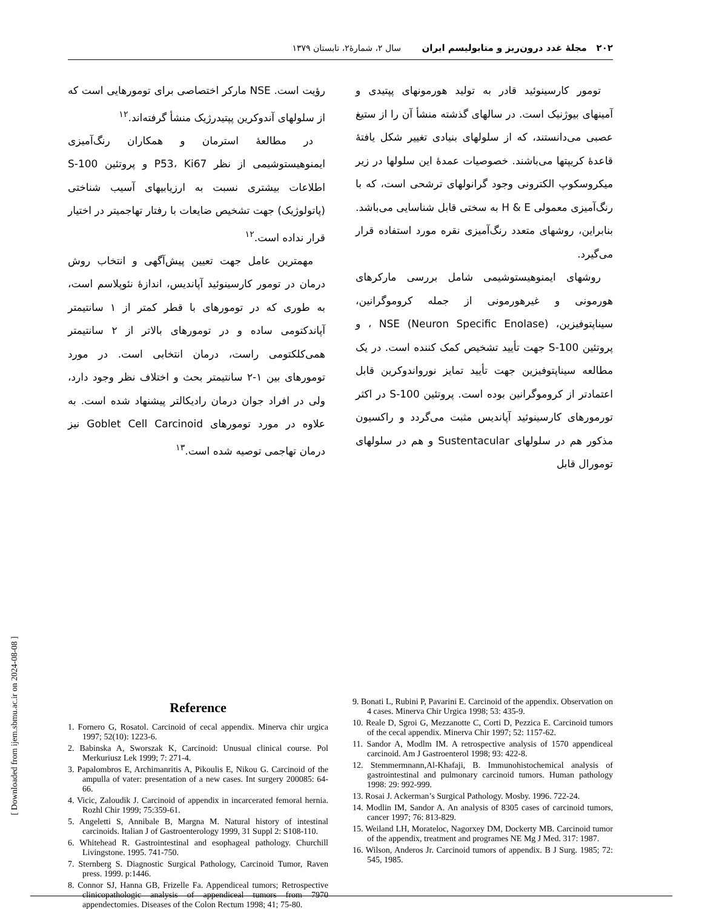۲۰۲ مجلهٔ غدد درون‌ریز و متابولیسم ایران سال ۲، شمارهٔ۲، تابستان ۱۳۷۹
تومور کارسینوئید قادر به تولید هورمونهای پپتیدی و آمینهای بیوژنیک است. در سالهای گذشته منشأ آن را از ستیغ عصبی می‌دانستند، که از سلولهای بنیادی تغییر شکل یافتهٔ قاعدهٔ کریپتها می‌باشند. خصوصیات عمدهٔ این سلولها در زیر میکروسکوپ الکترونی وجود گرانولهای ترشحی است، که با رنگ‌آمیزی معمولی H & E به سختی قابل شناسایی می‌باشد. بنابراین، روشهای متعدد رنگ‌آمیزی نقره مورد استفاده قرار می‌گیرد.
روشهای ایمنوهیستوشیمی شامل بررسی مارکرهای هورمونی و غیرهورمونی از جمله کروموگرانین، سیناپتوفیزین، NSE (Neuron Specific Enolase) ، و پروتئین S-100 جهت تأیید تشخیص کمک کننده است. در یک مطالعه سیناپتوفیزین جهت تأیید تمایز نورواندوکرین قابل اعتمادتر از کروموگرانین بوده است. پروتئین S-100 در اکثر تورمورهای کارسینوئید آپاندیس مثبت می‌گردد و راکسیون مذکور هم در سلولهای Sustentacular و هم در سلولهای تومورال قابل
رؤیت است. NSE مارکر اختصاصی برای تومورهایی است که از سلولهای آندوکرین پپتیدرژیک منشأ گرفته‌اند.<sup>۱۲</sup>
در مطالعهٔ استرمان و همکاران رنگ‌آمیزی ایمنوهیستوشیمی از نظر P53، Ki67 و پروتئین S-100 اطلاعات بیشتری نسبت به ارزیابیهای آسیب شناختی (پاتولوژیک) جهت تشخیص ضایعات با رفتار تهاجمیتر در اختیار قرار نداده است.<sup>۱۲</sup>
مهمترین عامل جهت تعیین پیش‌آگهی و انتخاب روش درمان در تومور کارسینوئید آپاندیس، اندازهٔ نئوپلاسم است، به طوری که در تومورهای با قطر کمتر از ۱ سانتیمتر آپاندکتومی ساده و در تومورهای بالاتر از ۲ سانتیمتر همی‌کلکتومی راست، درمان انتخابی است. در مورد تومورهای بین ۱-۲ سانتیمتر بحث و اختلاف نظر وجود دارد، ولی در افراد جوان درمان رادیکالتر پیشنهاد شده است. به علاوه در مورد تومورهای Goblet Cell Carcinoid نیز درمان تهاجمی توصیه شده است.<sup>۱۳</sup>
Reference
1. Fornero G, Rosatol. Carcinoid of cecal appendix. Minerva chir urgica 1997; 52(10): 1223-6.
2. Babinska A, Sworszak K, Carcinoid: Unusual clinical course. Pol Merkuriusz Lek 1999; 7: 271-4.
3. Papalombros E, Archimanritis A, Pikoulis E, Nikou G. Carcinoid of the ampulla of vater: presentation of a new cases. Int surgery 200085: 64-66.
4. Vicic, Zaloudik J. Carcinoid of appendix in incarcerated femoral hernia. Rozhl Chir 1999; 75:359-61.
5. Angeletti S, Annibale B, Margna M. Natural history of intestinal carcinoids. Italian J of Gastroenterology 1999, 31 Suppl 2: S108-110.
6. Whitehead R. Gastrointestinal and esophageal pathology. Churchill Livingstone. 1995. 741-750.
7. Sternberg S. Diagnostic Surgical Pathology, Carcinoid Tumor, Raven press. 1999. p:1446.
8. Connor SJ, Hanna GB, Frizelle Fa. Appendiceal tumors; Retrospective clinicopathologic analysis of appendiceal tumors from 7970 appendectomies. Diseases of the Colon Rectum 1998; 41; 75-80.
9. Bonati L, Rubini P, Pavarini E. Carcinoid of the appendix. Observation on 4 cases. Minerva Chir Urgica 1998; 53: 435-9.
10. Reale D, Sgroi G, Mezzanotte C, Corti D, Pezzica E. Carcinoid tumors of the cecal appendix. Minerva Chir 1997; 52: 1157-62.
11. Sandor A, Modlm IM. A retrospective analysis of 1570 appendiceal carcinoid. Am J Gastroenterol 1998; 93: 422-8.
12. Stemmermnann,Al-Khafaji, B. Immunohistochemical analysis of gastrointestinal and pulmonary carcinoid tumors. Human pathology 1998: 29: 992-999.
13. Rosai J. Ackerman’s Surgical Pathology. Mosby. 1996. 722-24.
14. Modlin IM, Sandor A. An analysis of 8305 cases of carcinoid tumors, cancer 1997; 76: 813-829.
15. Weiland LH, Morateloc, Nagorxey DM, Dockerty MB. Carcinoid tumor of the appendix, treatment and programes NE Mg J Med. 317: 1987.
16. Wilson, Anderos Jr. Carcinoid tumors of appendix. B J Surg. 1985; 72: 545, 1985.
[ Downloaded from ijem.sbmu.ac.ir on 2024-08-08 ]